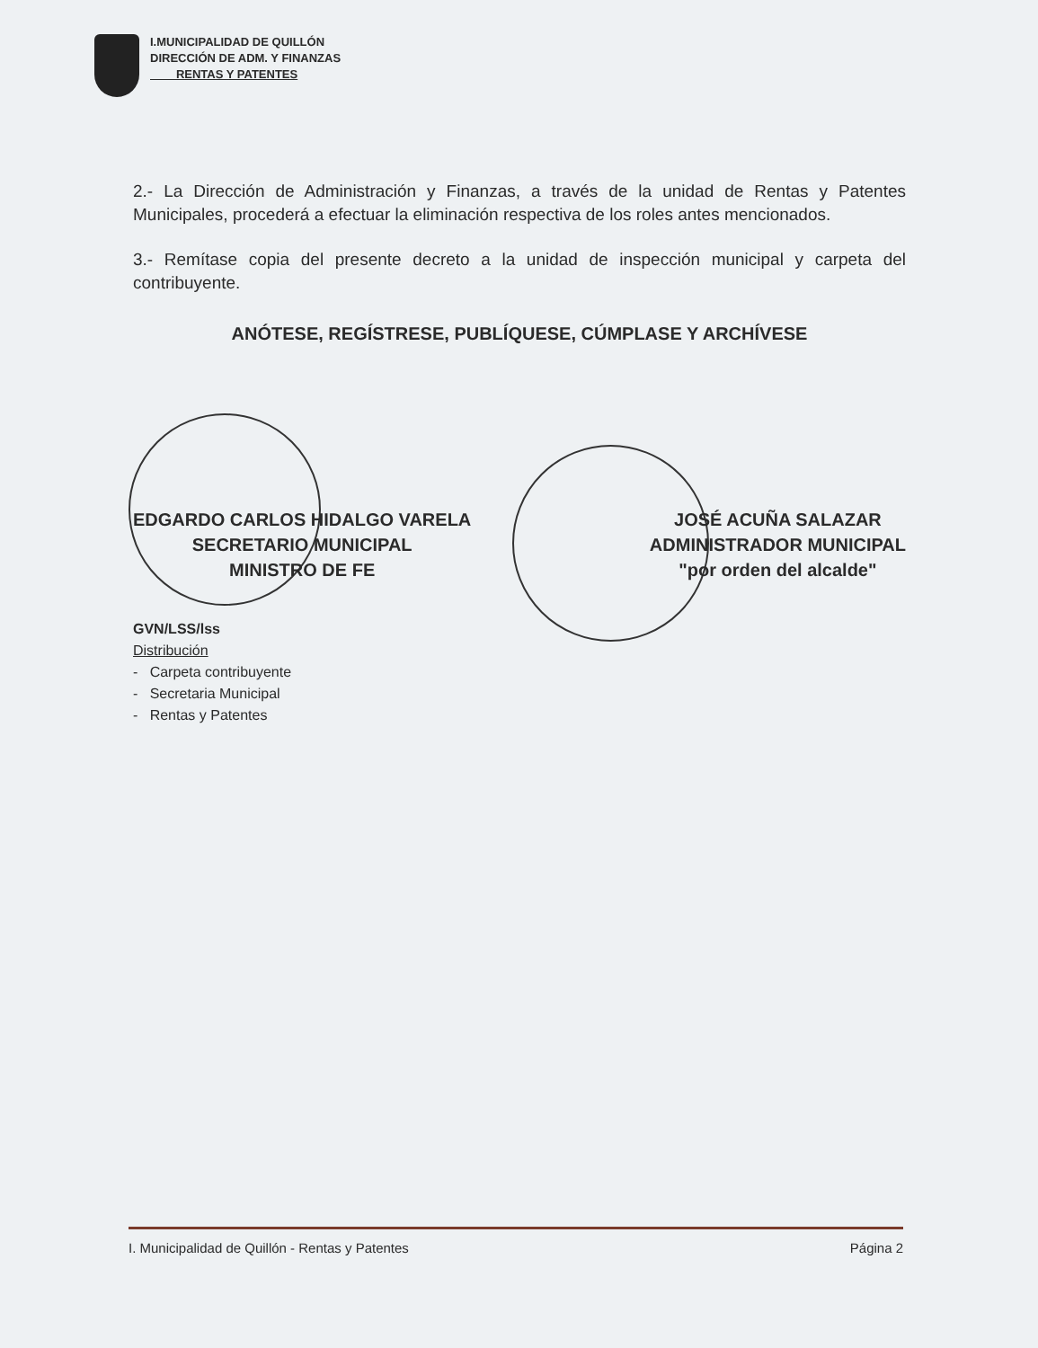I.MUNICIPALIDAD DE QUILLÓN
DIRECCIÓN DE ADM. Y FINANZAS
RENTAS Y PATENTES
2.- La Dirección de Administración y Finanzas, a través de la unidad de Rentas y Patentes Municipales, procederá a efectuar la eliminación respectiva de los roles antes mencionados.
3.- Remítase copia del presente decreto a la unidad de inspección municipal y carpeta del contribuyente.
ANÓTESE, REGÍSTRESE, PUBLÍQUESE, CÚMPLASE Y ARCHÍVESE
EDGARDO CARLOS HIDALGO VARELA
SECRETARIO MUNICIPAL
MINISTRO DE FE
JOSÉ ACUÑA SALAZAR
ADMINISTRADOR MUNICIPAL
"por orden del alcalde"
GVN/LSS/lss
Distribución
- Carpeta contribuyente
- Secretaria Municipal
- Rentas y Patentes
I. Municipalidad de Quillón - Rentas y Patentes Página 2